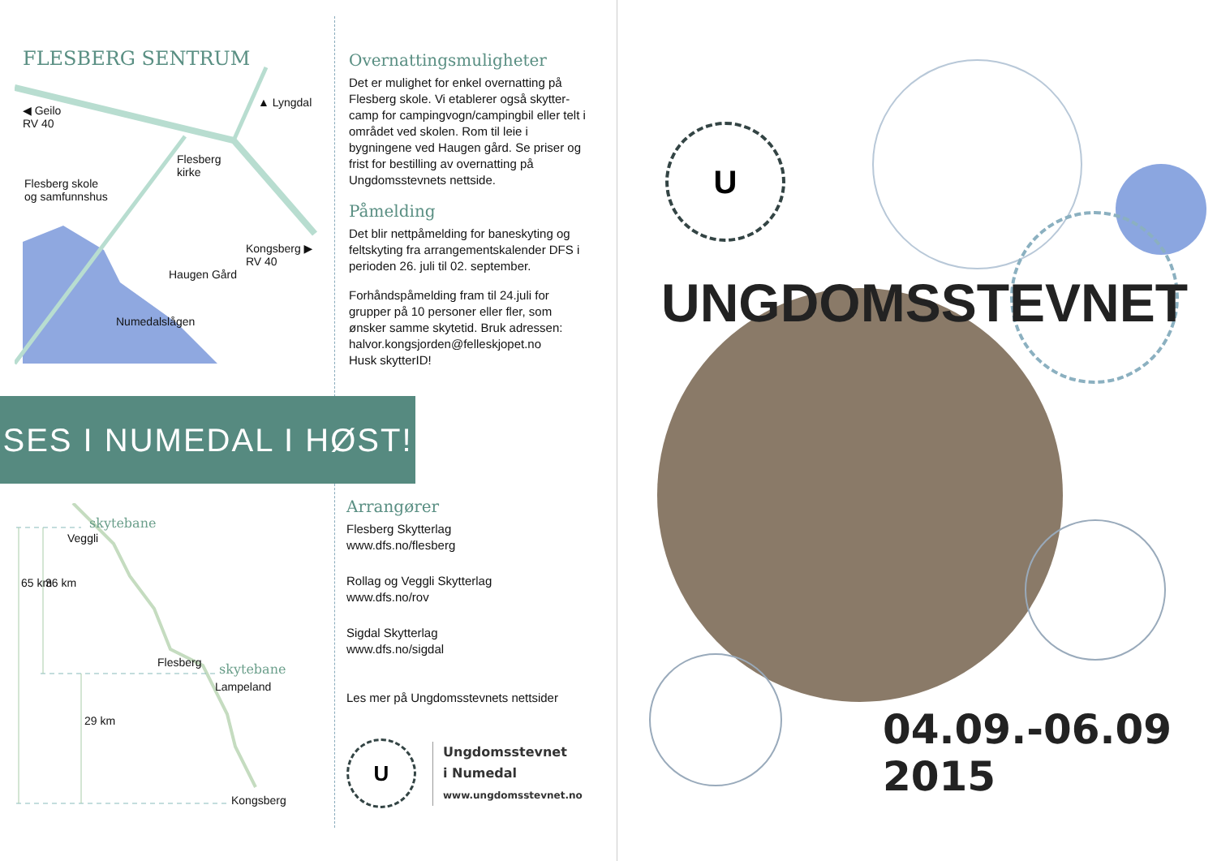FLESBERG SENTRUM
◀ Geilo
RV 40
▲ Lyngdal
Flesberg
kirke
Flesberg skole
og samfunnshus
Kongsberg ▶
RV 40
Haugen Gård
Numedalslågen
Overnattingsmuligheter
Det er mulighet for enkel overnatting på Flesberg skole. Vi etablerer også skytter-camp for campingvogn/campingbil eller telt i området ved skolen. Rom til leie i bygningene ved Haugen gård. Se priser og frist for bestilling av overnatting på Ungdomsstevnets nettside.
Påmelding
Det blir nettpåmelding for baneskyting og feltskyting fra arrangementskalender DFS i perioden 26. juli til 02. september.
Forhåndspåmelding fram til 24.juli for grupper på 10 personer eller fler, som ønsker samme skytetid. Bruk adressen: halvor.kongsjorden@felleskjopet.no
Husk skytterID!
SES I NUMEDAL I HØST!
skytebane
Veggli
65 km 36 km
Flesberg skytebane
Lampeland
29 km
Kongsberg
Arrangører
Flesberg Skytterlag
www.dfs.no/flesberg
Rollag og Veggli Skytterlag
www.dfs.no/rov
Sigdal Skytterlag
www.dfs.no/sigdal
Les mer på Ungdomsstevnets nettsider
U
Ungdomsstevnet
i Numedal
www.ungdomsstevnet.no
U
UNGDOMSSTEVNET
04.09.-06.09 2015